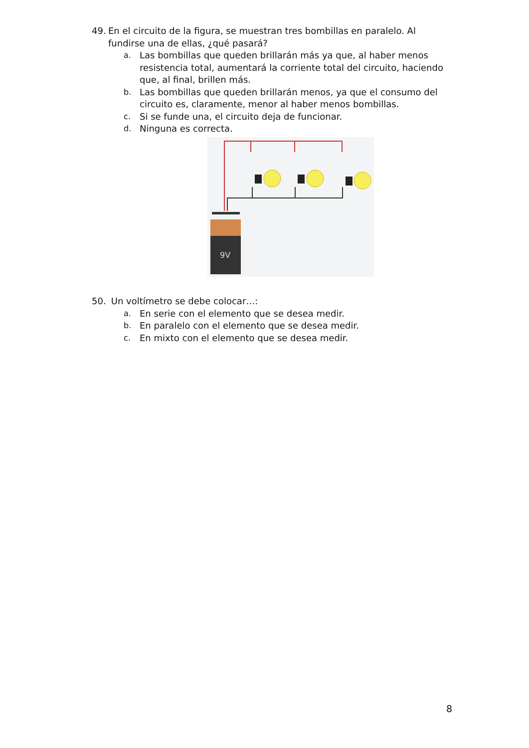49. En el circuito de la figura, se muestran tres bombillas en paralelo. Al fundirse una de ellas, ¿qué pasará?
a. Las bombillas que queden brillarán más ya que, al haber menos resistencia total, aumentará la corriente total del circuito, haciendo que, al final, brillen más.
b. Las bombillas que queden brillarán menos, ya que el consumo del circuito es, claramente, menor al haber menos bombillas.
c. Si se funde una, el circuito deja de funcionar.
d. Ninguna es correcta.
9V
50. Un voltímetro se debe colocar…:
a. En serie con el elemento que se desea medir.
b. En paralelo con el elemento que se desea medir.
c. En mixto con el elemento que se desea medir.
8